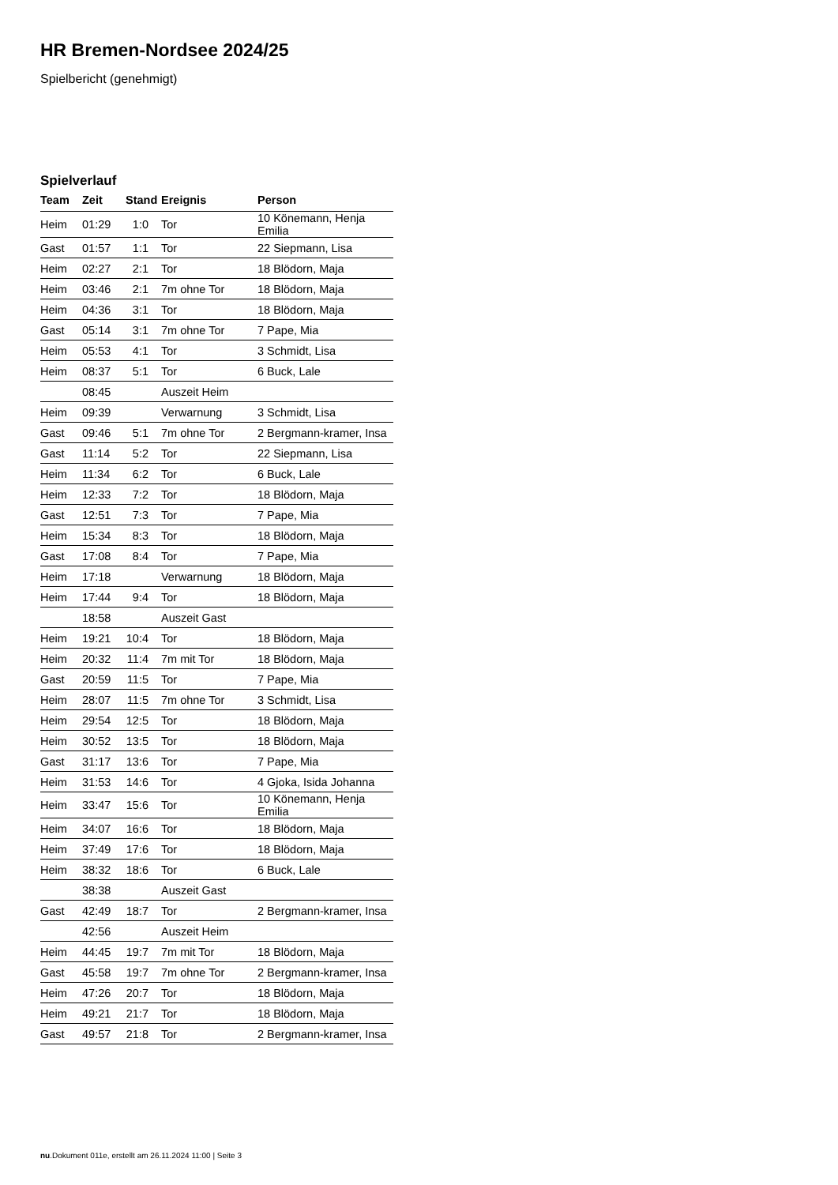HR Bremen-Nordsee 2024/25
Spielbericht (genehmigt)
Spielverlauf
| Team | Zeit | Stand | Ereignis | Person |
| --- | --- | --- | --- | --- |
| Heim | 01:29 | 1:0 | Tor | 10 Könemann, Henja Emilia |
| Gast | 01:57 | 1:1 | Tor | 22 Siepmann, Lisa |
| Heim | 02:27 | 2:1 | Tor | 18 Blödorn, Maja |
| Heim | 03:46 | 2:1 | 7m ohne Tor | 18 Blödorn, Maja |
| Heim | 04:36 | 3:1 | Tor | 18 Blödorn, Maja |
| Gast | 05:14 | 3:1 | 7m ohne Tor | 7 Pape, Mia |
| Heim | 05:53 | 4:1 | Tor | 3 Schmidt, Lisa |
| Heim | 08:37 | 5:1 | Tor | 6 Buck, Lale |
| | 08:45 | | Auszeit Heim | |
| Heim | 09:39 | | Verwarnung | 3 Schmidt, Lisa |
| Gast | 09:46 | 5:1 | 7m ohne Tor | 2 Bergmann-kramer, Insa |
| Gast | 11:14 | 5:2 | Tor | 22 Siepmann, Lisa |
| Heim | 11:34 | 6:2 | Tor | 6 Buck, Lale |
| Heim | 12:33 | 7:2 | Tor | 18 Blödorn, Maja |
| Gast | 12:51 | 7:3 | Tor | 7 Pape, Mia |
| Heim | 15:34 | 8:3 | Tor | 18 Blödorn, Maja |
| Gast | 17:08 | 8:4 | Tor | 7 Pape, Mia |
| Heim | 17:18 | | Verwarnung | 18 Blödorn, Maja |
| Heim | 17:44 | 9:4 | Tor | 18 Blödorn, Maja |
| | 18:58 | | Auszeit Gast | |
| Heim | 19:21 | 10:4 | Tor | 18 Blödorn, Maja |
| Heim | 20:32 | 11:4 | 7m mit Tor | 18 Blödorn, Maja |
| Gast | 20:59 | 11:5 | Tor | 7 Pape, Mia |
| Heim | 28:07 | 11:5 | 7m ohne Tor | 3 Schmidt, Lisa |
| Heim | 29:54 | 12:5 | Tor | 18 Blödorn, Maja |
| Heim | 30:52 | 13:5 | Tor | 18 Blödorn, Maja |
| Gast | 31:17 | 13:6 | Tor | 7 Pape, Mia |
| Heim | 31:53 | 14:6 | Tor | 4 Gjoka, Isida Johanna |
| Heim | 33:47 | 15:6 | Tor | 10 Könemann, Henja Emilia |
| Heim | 34:07 | 16:6 | Tor | 18 Blödorn, Maja |
| Heim | 37:49 | 17:6 | Tor | 18 Blödorn, Maja |
| Heim | 38:32 | 18:6 | Tor | 6 Buck, Lale |
| | 38:38 | | Auszeit Gast | |
| Gast | 42:49 | 18:7 | Tor | 2 Bergmann-kramer, Insa |
| | 42:56 | | Auszeit Heim | |
| Heim | 44:45 | 19:7 | 7m mit Tor | 18 Blödorn, Maja |
| Gast | 45:58 | 19:7 | 7m ohne Tor | 2 Bergmann-kramer, Insa |
| Heim | 47:26 | 20:7 | Tor | 18 Blödorn, Maja |
| Heim | 49:21 | 21:7 | Tor | 18 Blödorn, Maja |
| Gast | 49:57 | 21:8 | Tor | 2 Bergmann-kramer, Insa |
nu.Dokument 011e, erstellt am 26.11.2024 11:00 | Seite 3